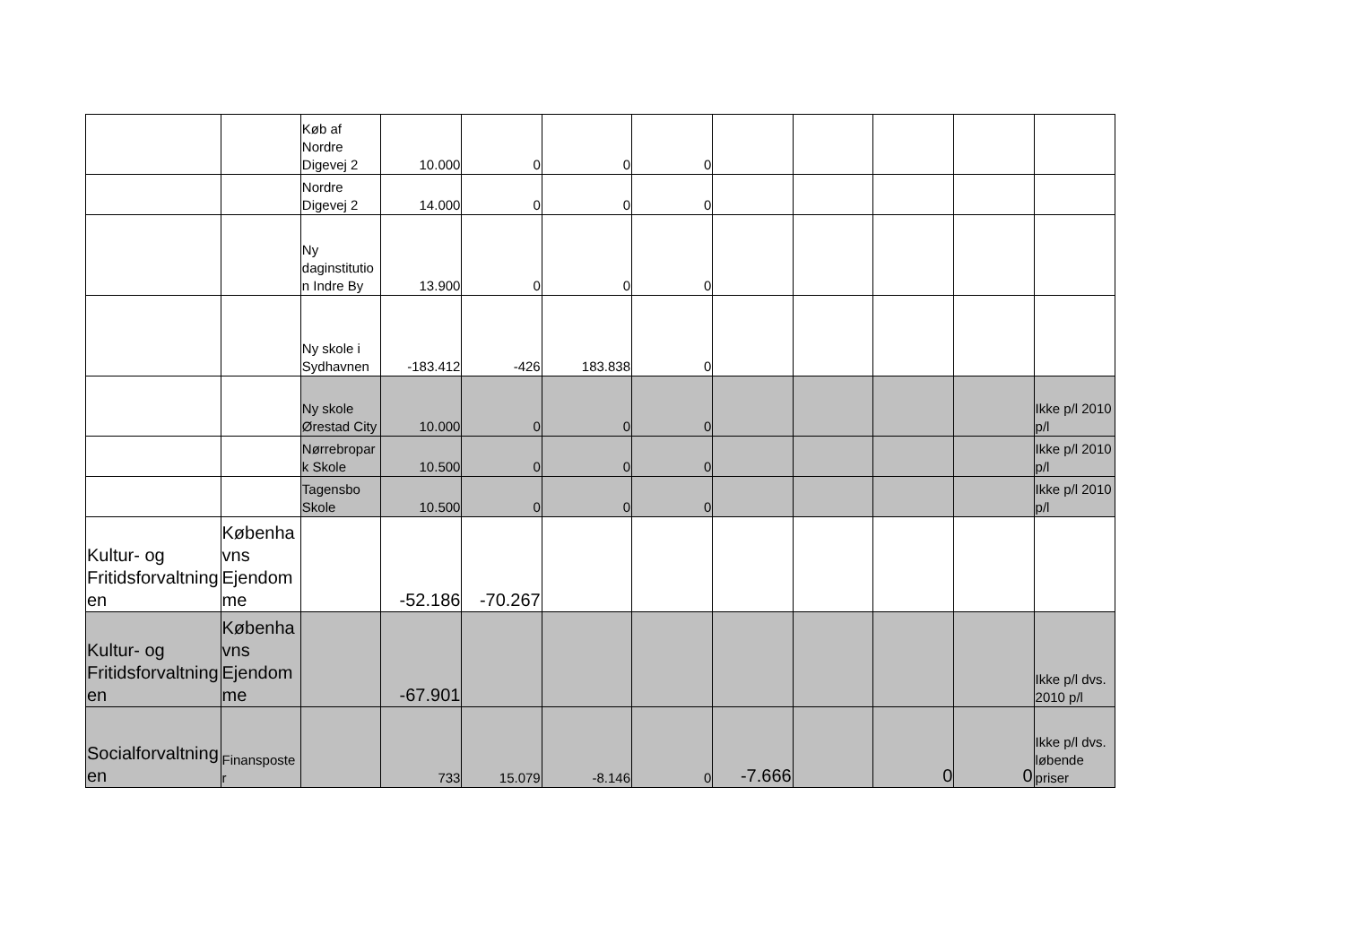| | | Køb af Nordre Digevej 2 | 10.000 | 0 | 0 | 0 | | | | | |
| | | Nordre Digevej 2 | 14.000 | 0 | 0 | 0 | | | | | |
| | | Ny daginstitution Indre By | 13.900 | 0 | 0 | 0 | | | | | |
| | | Ny skole i Sydhavnen | -183.412 | -426 | 183.838 | 0 | | | | | |
| | | Ny skole Ørestad City | 10.000 | 0 | 0 | 0 | | | | | Ikke p/l 2010 p/l |
| | | Nørrebropark Skole | 10.500 | 0 | 0 | 0 | | | | | Ikke p/l 2010 p/l |
| | | Tagensbo Skole | 10.500 | 0 | 0 | 0 | | | | | Ikke p/l 2010 p/l |
| Kultur- og Fritidsforvaltningen | Københavns Ejendomme | | -52.186 | -70.267 | | | | | | | |
| Kultur- og Fritidsforvaltningen | Københavns Ejendomme | | -67.901 | | | | | | | | Ikke p/l dvs. 2010 p/l |
| Socialforvaltningen | Finansposter | | 733 | 15.079 | -8.146 | 0 | -7.666 | | 0 | 0 | Ikke p/l dvs. løbende priser |